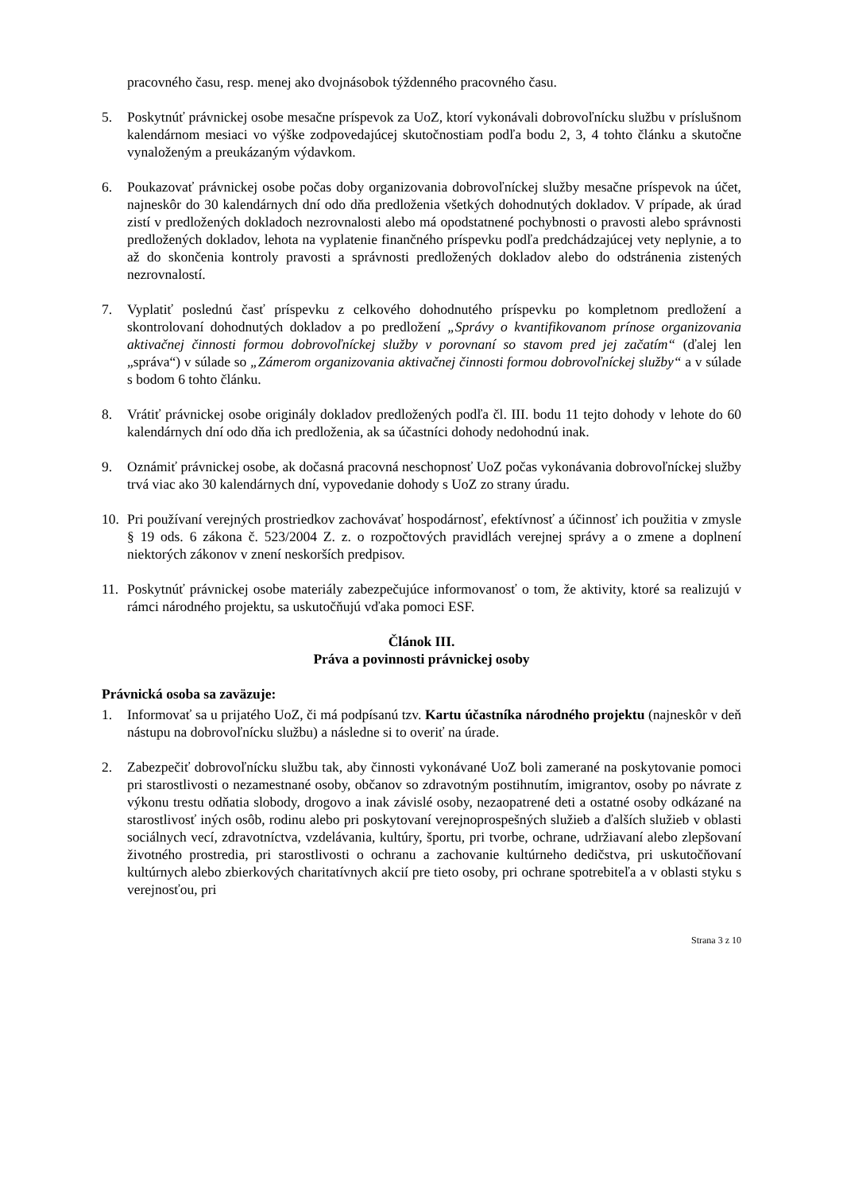pracovného času, resp. menej ako dvojnásobok týždenného pracovného času.
5. Poskytnúť právnickej osobe mesačne príspevok za UoZ, ktorí vykonávali dobrovoľnícku službu v príslušnom kalendárnom mesiaci vo výške zodpovedajúcej skutočnostiam podľa bodu 2, 3, 4 tohto článku a skutočne vynaloženým a preukázaným výdavkom.
6. Poukazovať právnickej osobe počas doby organizovania dobrovoľníckej služby mesačne príspevok na účet, najneskôr do 30 kalendárnych dní odo dňa predloženia všetkých dohodnutých dokladov. V prípade, ak úrad zistí v predložených dokladoch nezrovnalosti alebo má opodstatnené pochybnosti o pravosti alebo správnosti predložených dokladov, lehota na vyplatenie finančného príspevku podľa predchádzajúcej vety neplynie, a to až do skončenia kontroly pravosti a správnosti predložených dokladov alebo do odstránenia zistených nezrovnalostí.
7. Vyplatiť poslednú časť príspevku z celkového dohodnutého príspevku po kompletnom predložení a skontrolovaní dohodnutých dokladov a po predložení „Správy o kvantifikovanom prínose organizovania aktivačnej činnosti formou dobrovoľníckej služby v porovnaní so stavom pred jej začatím“ (ďalej len „správa“) v súlade so „Zámerom organizovania aktivačnej činnosti formou dobrovoľníckej služby“ a v súlade s bodom 6 tohto článku.
8. Vrátiť právnickej osobe originály dokladov predložených podľa čl. III. bodu 11 tejto dohody v lehote do 60 kalendárnych dní odo dňa ich predloženia, ak sa účastníci dohody nedohodnú inak.
9. Oznámiť právnickej osobe, ak dočasná pracovná neschopnosť UoZ počas vykonávania dobrovoľníckej služby trvá viac ako 30 kalendárnych dní, vypovedanie dohody s UoZ zo strany úradu.
10. Pri používaní verejných prostriedkov zachovávať hospodárnosť, efektívnosť a účinnosť ich použitia v zmysle § 19 ods. 6 zákona č. 523/2004 Z. z. o rozpočtových pravidlách verejnej správy a o zmene a doplnení niektorých zákonov v znení neskorších predpisov.
11. Poskytnúť právnickej osobe materiály zabezpečujúce informovanosť o tom, že aktivity, ktoré sa realizujú v rámci národného projektu, sa uskutočňujú vďaka pomoci ESF.
Článok III.
Práva a povinnosti právnickej osoby
Právnická osoba sa zaväzuje:
1. Informovať sa u prijatého UoZ, či má podpísanú tzv. Kartu účastníka národného projektu (najneskôr v deň nástupu na dobrovoľnícku službu) a následne si to overiť na úrade.
2. Zabezpečiť dobrovoľnícku službu tak, aby činnosti vykonávané UoZ boli zamerané na poskytovanie pomoci pri starostlivosti o nezamestnané osoby, občanov so zdravotným postihnutím, imigrantov, osoby po návrate z výkonu trestu odňatia slobody, drogovo a inak závislé osoby, nezaopatrené deti a ostatné osoby odkázané na starostlivosť iných osôb, rodinu alebo pri poskytovaní verejnoprospešných služieb a ďalších služieb v oblasti sociálnych vecí, zdravotníctva, vzdelávania, kultúry, športu, pri tvorbe, ochrane, udržiavaní alebo zlepšovaní životného prostredia, pri starostlivosti o ochranu a zachovanie kultúrneho dedičstva, pri uskutočňovaní kultúrnych alebo zbierkových charitatívnych akcií pre tieto osoby, pri ochrane spotrebiteľa a v oblasti styku s verejnosťou, pri
Strana 3 z 10